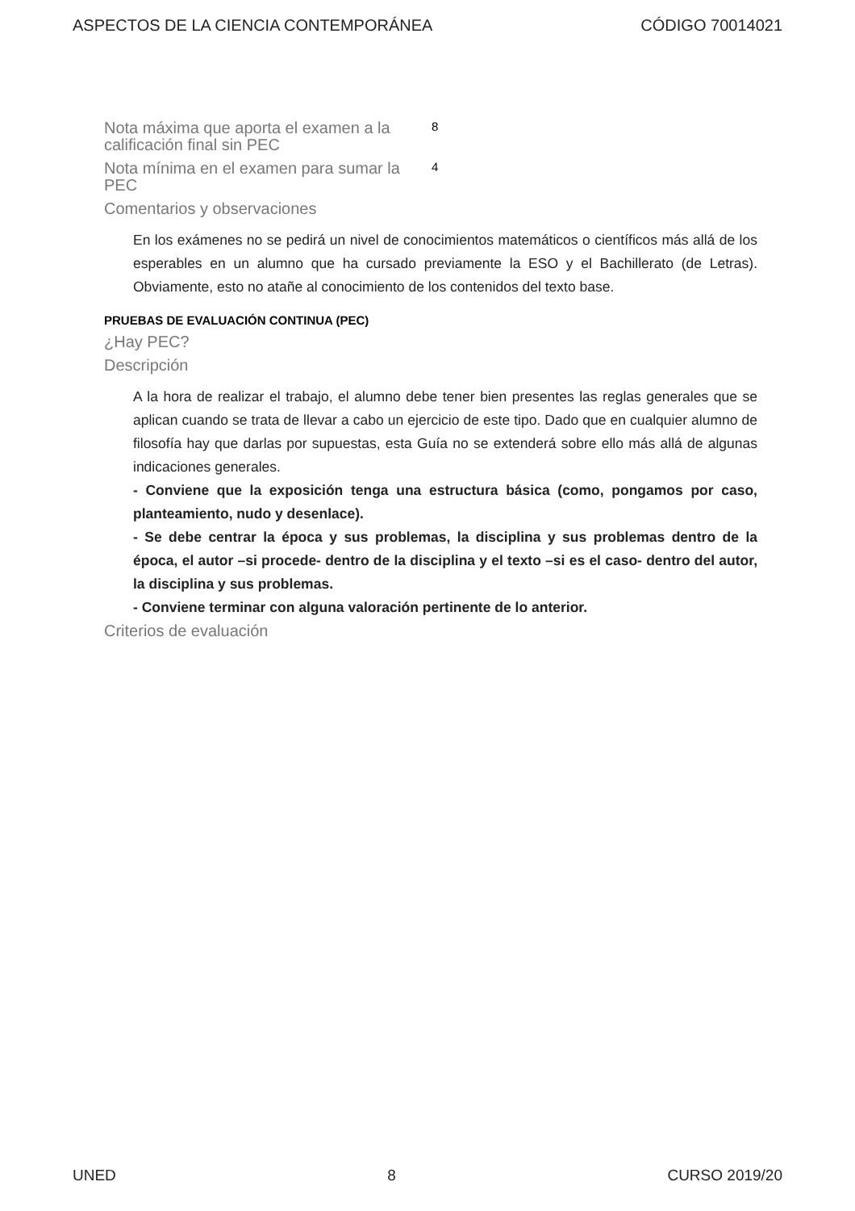ASPECTOS DE LA CIENCIA CONTEMPORÁNEA CÓDIGO 70014021
Nota máxima que aporta el examen a la calificación final sin PEC
8
Nota mínima en el examen para sumar la PEC
4
Comentarios y observaciones
En los exámenes no se pedirá un nivel de conocimientos matemáticos o científicos más allá de los esperables en un alumno que ha cursado previamente la ESO y el Bachillerato (de Letras). Obviamente, esto no atañe al conocimiento de los contenidos del texto base.
PRUEBAS DE EVALUACIÓN CONTINUA (PEC)
¿Hay PEC?
Descripción
A la hora de realizar el trabajo, el alumno debe tener bien presentes las reglas generales que se aplican cuando se trata de llevar a cabo un ejercicio de este tipo. Dado que en cualquier alumno de filosofía hay que darlas por supuestas, esta Guía no se extenderá sobre ello más allá de algunas indicaciones generales.
- Conviene que la exposición tenga una estructura básica (como, pongamos por caso, planteamiento, nudo y desenlace).
- Se debe centrar la época y sus problemas, la disciplina y sus problemas dentro de la época, el autor –si procede- dentro de la disciplina y el texto –si es el caso- dentro del autor, la disciplina y sus problemas.
- Conviene terminar con alguna valoración pertinente de lo anterior.
Criterios de evaluación
UNED 8 CURSO 2019/20